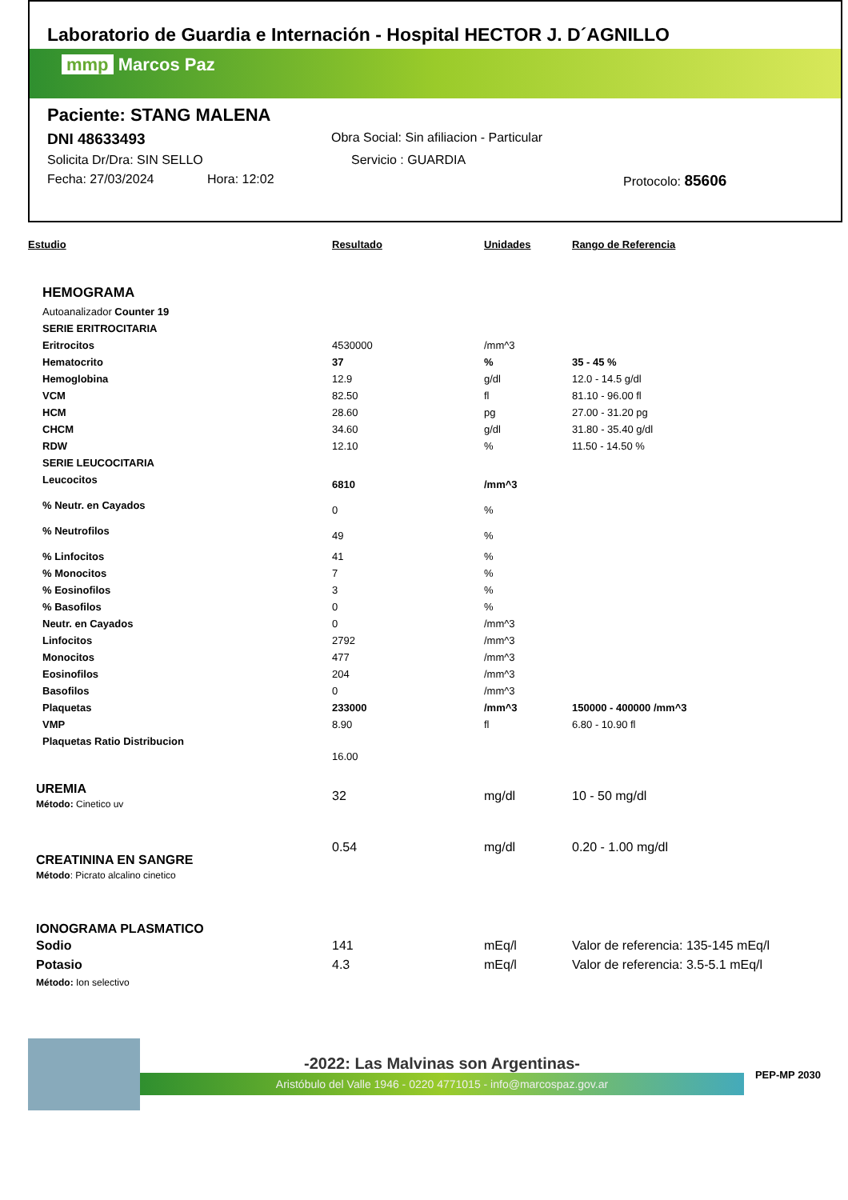Laboratorio de Guardia e Internación - Hospital HECTOR J. D´AGNILLO
mmp Marcos Paz
Paciente: STANG MALENA
DNI 48633493 Obra Social: Sin afiliacion - Particular
Solicita Dr/Dra: SIN SELLO Servicio : GUARDIA
Fecha: 27/03/2024 Hora: 12:02 Protocolo: 85606
| Estudio | Resultado | Unidades | Rango de Referencia |
| --- | --- | --- | --- |
| HEMOGRAMA | | | |
| Autoanalizador Counter 19 | | | |
| SERIE ERITROCITARIA | | | |
| Eritrocitos | 4530000 | /mm^3 | |
| Hematocrito | 37 | % | 35 - 45 % |
| Hemoglobina | 12.9 | g/dl | 12.0 - 14.5 g/dl |
| VCM | 82.50 | fl | 81.10 - 96.00 fl |
| HCM | 28.60 | pg | 27.00 - 31.20 pg |
| CHCM | 34.60 | g/dl | 31.80 - 35.40 g/dl |
| RDW | 12.10 | % | 11.50 - 14.50 % |
| SERIE LEUCOCITARIA | | | |
| Leucocitos | 6810 | /mm^3 | |
| % Neutr. en Cayados | 0 | % | |
| % Neutrofilos | 49 | % | |
| % Linfocitos | 41 | % | |
| % Monocitos | 7 | % | |
| % Eosinofilos | 3 | % | |
| % Basofilos | 0 | % | |
| Neutr. en Cayados | 0 | /mm^3 | |
| Linfocitos | 2792 | /mm^3 | |
| Monocitos | 477 | /mm^3 | |
| Eosinofilos | 204 | /mm^3 | |
| Basofilos | 0 | /mm^3 | |
| Plaquetas | 233000 | /mm^3 | 150000 - 400000 /mm^3 |
| VMP | 8.90 | fl | 6.80 - 10.90 fl |
| Plaquetas Ratio Distribucion | 16.00 | | |
| UREMIA Método: Cinetico uv | 32 | mg/dl | 10 - 50 mg/dl |
| CREATININA EN SANGRE Método : Picrato alcalino cinetico | 0.54 | mg/dl | 0.20 - 1.00 mg/dl |
| IONOGRAMA PLASMATICO | | | |
| Sodio | 141 | mEq/l | Valor de referencia: 135-145 mEq/l |
| Potasio | 4.3 | mEq/l | Valor de referencia: 3.5-5.1 mEq/l |
| Método: Ion selectivo | | | |
-2022: Las Malvinas son Argentinas-
Aristóbulo del Valle 1946 - 0220 4771015 - info@marcospaz.gov.ar
PEP-MP 2030